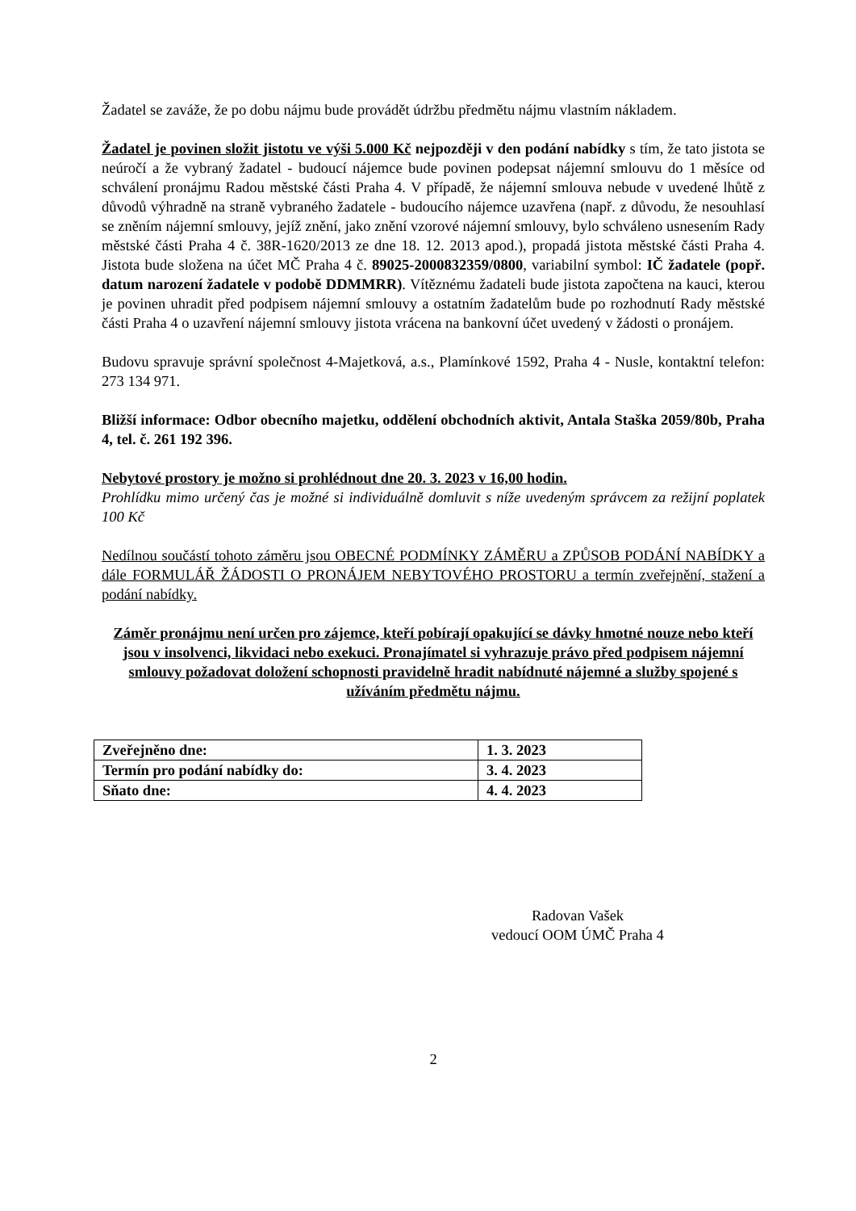Žadatel se zaváže, že po dobu nájmu bude provádět údržbu předmětu nájmu vlastním nákladem.
Žadatel je povinen složit jistotu ve výši 5.000 Kč nejpozději v den podání nabídky s tím, že tato jistota se neúročí a že vybraný žadatel - budoucí nájemce bude povinen podepsat nájemní smlouvu do 1 měsíce od schválení pronájmu Radou městské části Praha 4. V případě, že nájemní smlouva nebude v uvedené lhůtě z důvodů výhradně na straně vybraného žadatele - budoucího nájemce uzavřena (např. z důvodu, že nesouhlasí se zněním nájemní smlouvy, jejíž znění, jako znění vzorové nájemní smlouvy, bylo schváleno usnesením Rady městské části Praha 4 č. 38R-1620/2013 ze dne 18. 12. 2013 apod.), propadá jistota městské části Praha 4. Jistota bude složena na účet MČ Praha 4 č. 89025-2000832359/0800, variabilní symbol: IČ žadatele (popř. datum narození žadatele v podobě DDMMRR). Vítěznému žadateli bude jistota započtena na kauci, kterou je povinen uhradit před podpisem nájemní smlouvy a ostatním žadatelům bude po rozhodnutí Rady městské části Praha 4 o uzavření nájemní smlouvy jistota vrácena na bankovní účet uvedený v žádosti o pronájem.
Budovu spravuje správní společnost 4-Majetková, a.s., Plamínkové 1592, Praha 4 - Nusle, kontaktní telefon: 273 134 971.
Bližší informace: Odbor obecního majetku, oddělení obchodních aktivit, Antala Staška 2059/80b, Praha 4, tel. č. 261 192 396.
Nebytové prostory je možno si prohlédnout dne 20. 3. 2023 v 16,00 hodin.
Prohlídku mimo určený čas je možné si individuálně domluvit s níže uvedeným správcem za režijní poplatek 100 Kč
Nedílnou součástí tohoto záměru jsou OBECNÉ PODMÍNKY ZÁMĚRU a ZPŮSOB PODÁNÍ NABÍDKY a dále FORMULÁŘ ŽÁDOSTI O PRONÁJEM NEBYTOVÉHO PROSTORU a termín zveřejnění, stažení a podání nabídky.
Záměr pronájmu není určen pro zájemce, kteří pobírají opakující se dávky hmotné nouze nebo kteří jsou v insolvenci, likvidaci nebo exekuci. Pronajímatel si vyhrazuje právo před podpisem nájemní smlouvy požadovat doložení schopnosti pravidelně hradit nabídnuté nájemné a služby spojené s užíváním předmětu nájmu.
| Zveřejněno dne: | 1. 3. 2023 |
| Termín pro podání nabídky do: | 3. 4. 2023 |
| Sňato dne: | 4. 4. 2023 |
Radovan Vašek
vedoucí OOM ÚMČ Praha 4
2